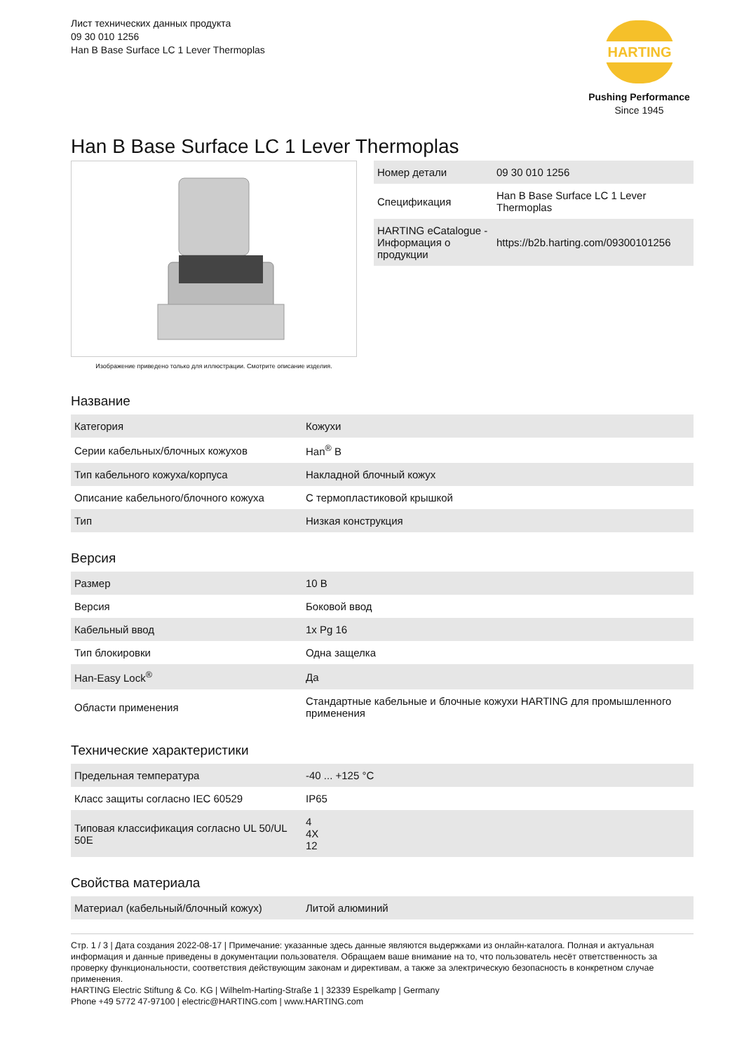Лист технических данных продукта
09 30 010 1256
Han B Base Surface LC 1 Lever Thermoplas
HARTING
Pushing Performance
Since 1945
Han B Base Surface LC 1 Lever Thermoplas
Изображение приведено только для иллюстрации. Смотрите описание изделия.
| Номер детали | 09 30 010 1256 |
| Спецификация | Han B Base Surface LC 1 Lever Thermoplas |
| HARTING eCatalogue - Информация о продукции | https://b2b.harting.com/09300101256 |
Название
| Категория | Кожухи |
| Серии кабельных/блочных кожухов | Han<sup>®</sup> B |
| Тип кабельного кожуха/корпуса | Накладной блочный кожух |
| Описание кабельного/блочного кожуха | С термопластиковой крышкой |
| Тип | Низкая конструкция |
Версия
| Размер | 10 B |
| Версия | Боковой ввод |
| Кабельный ввод | 1x Pg 16 |
| Тип блокировки | Одна защелка |
| Han-Easy Lock<sup>®</sup> | Да |
| Области применения | Стандартные кабельные и блочные кожухи HARTING для промышленного применения |
Технические характеристики
| Предельная температура | -40 ... +125 °C |
| Класс защиты согласно IEC 60529 | IP65 |
| Типовая классификация согласно UL 50/UL 50E | 4 4X 12 |
Свойства материала
| Материал (кабельный/блочный кожух) | Литой алюминий |
Стр. 1 / 3 | Дата создания 2022-08-17 | Примечание: указанные здесь данные являются выдержками из онлайн-каталога. Полная и актуальная информация и данные приведены в документации пользователя. Обращаем ваше внимание на то, что пользователь несёт ответственность за проверку функциональности, соответствия действующим законам и директивам, а также за электрическую безопасность в конкретном случае применения.
HARTING Electric Stiftung & Co. KG | Wilhelm-Harting-Straße 1 | 32339 Espelkamp | Germany
Phone +49 5772 47-97100 | electric@HARTING.com | www.HARTING.com